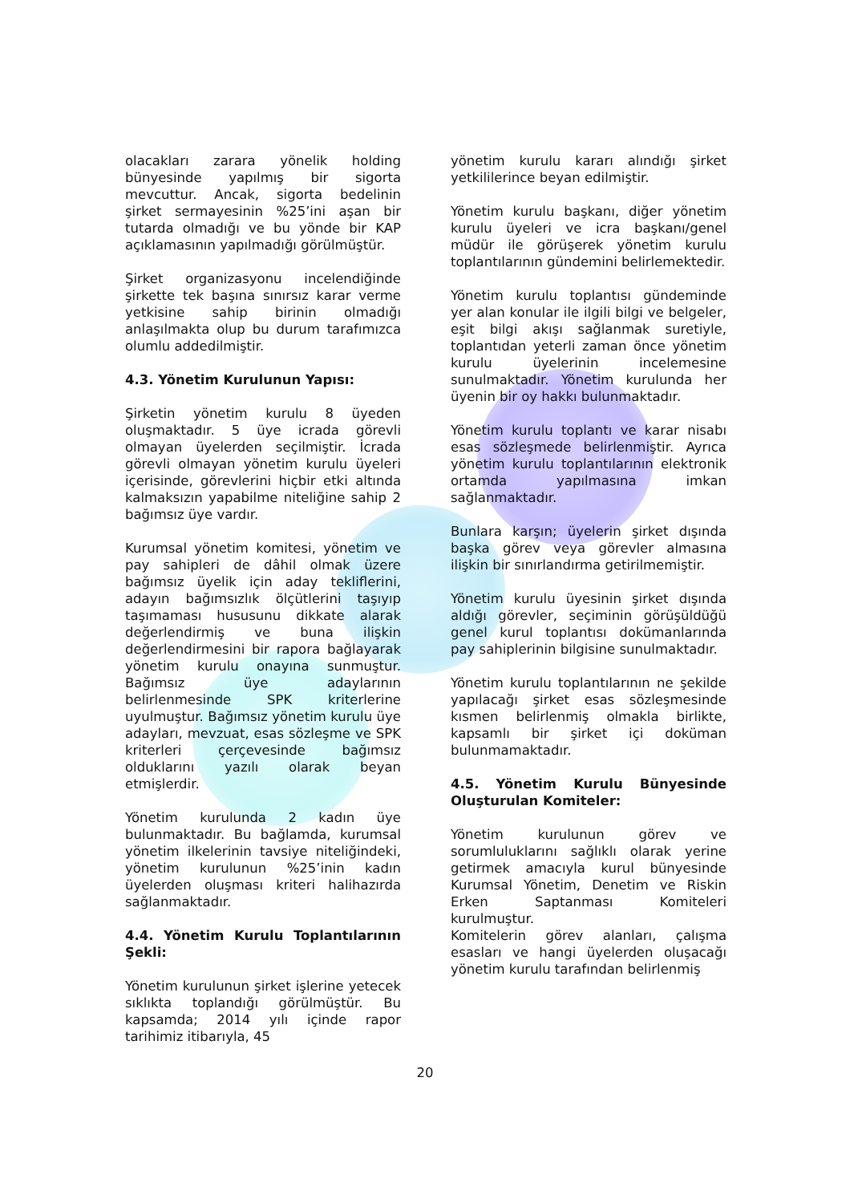olacakları zarara yönelik holding bünyesinde yapılmış bir sigorta mevcuttur. Ancak, sigorta bedelinin şirket sermayesinin %25’ini aşan bir tutarda olmadığı ve bu yönde bir KAP açıklamasının yapılmadığı görülmüştür.
Şirket organizasyonu incelendiğinde şirkette tek başına sınırsız karar verme yetkisine sahip birinin olmadığı anlaşılmakta olup bu durum tarafımızca olumlu addedilmiştir.
4.3. Yönetim Kurulunun Yapısı:
Şirketin yönetim kurulu 8 üyeden oluşmaktadır. 5 üye icrada görevli olmayan üyelerden seçilmiştir. İcrada görevli olmayan yönetim kurulu üyeleri içerisinde, görevlerini hiçbir etki altında kalmaksızın yapabilme niteliğine sahip 2 bağımsız üye vardır.
Kurumsal yönetim komitesi, yönetim ve pay sahipleri de dâhil olmak üzere bağımsız üyelik için aday tekliflerini, adayın bağımsızlık ölçütlerini taşıyıp taşımaması hususunu dikkate alarak değerlendirmiş ve buna ilişkin değerlendirmesini bir rapora bağlayarak yönetim kurulu onayına sunmuştur. Bağımsız üye adaylarının belirlenmesinde SPK kriterlerine uyulmuştur. Bağımsız yönetim kurulu üye adayları, mevzuat, esas sözleşme ve SPK kriterleri çerçevesinde bağımsız olduklarını yazılı olarak beyan etmişlerdir.
Yönetim kurulunda 2 kadın üye bulunmaktadır. Bu bağlamda, kurumsal yönetim ilkelerinin tavsiye niteliğindeki, yönetim kurulunun %25’inin kadın üyelerden oluşması kriteri halihazırda sağlanmaktadır.
4.4. Yönetim Kurulu Toplantılarının Şekli:
Yönetim kurulunun şirket işlerine yetecek sıklıkta toplandığı görülmüştür. Bu kapsamda; 2014 yılı içinde rapor tarihimiz itibarıyla, 45
yönetim kurulu kararı alındığı şirket yetkililerince beyan edilmiştir.
Yönetim kurulu başkanı, diğer yönetim kurulu üyeleri ve icra başkanı/genel müdür ile görüşerek yönetim kurulu toplantılarının gündemini belirlemektedir.
Yönetim kurulu toplantısı gündeminde yer alan konular ile ilgili bilgi ve belgeler, eşit bilgi akışı sağlanmak suretiyle, toplantıdan yeterli zaman önce yönetim kurulu üyelerinin incelemesine sunulmaktadır. Yönetim kurulunda her üyenin bir oy hakkı bulunmaktadır.
Yönetim kurulu toplantı ve karar nisabı esas sözleşmede belirlenmiştir. Ayrıca yönetim kurulu toplantılarının elektronik ortamda yapılmasına imkan sağlanmaktadır.
Bunlara karşın; üyelerin şirket dışında başka görev veya görevler almasına ilişkin bir sınırlandırma getirilmemiştir.
Yönetim kurulu üyesinin şirket dışında aldığı görevler, seçiminin görüşüldüğü genel kurul toplantısı dokümanlarında pay sahiplerinin bilgisine sunulmaktadır.
Yönetim kurulu toplantılarının ne şekilde yapılacağı şirket esas sözleşmesinde kısmen belirlenmiş olmakla birlikte, kapsamlı bir şirket içi doküman bulunmamaktadır.
4.5. Yönetim Kurulu Bünyesinde Oluşturulan Komiteler:
Yönetim kurulunun görev ve sorumluluklarını sağlıklı olarak yerine getirmek amacıyla kurul bünyesinde Kurumsal Yönetim, Denetim ve Riskin Erken Saptanması Komiteleri kurulmuştur.
Komitelerin görev alanları, çalışma esasları ve hangi üyelerden oluşacağı yönetim kurulu tarafından belirlenmiş
20